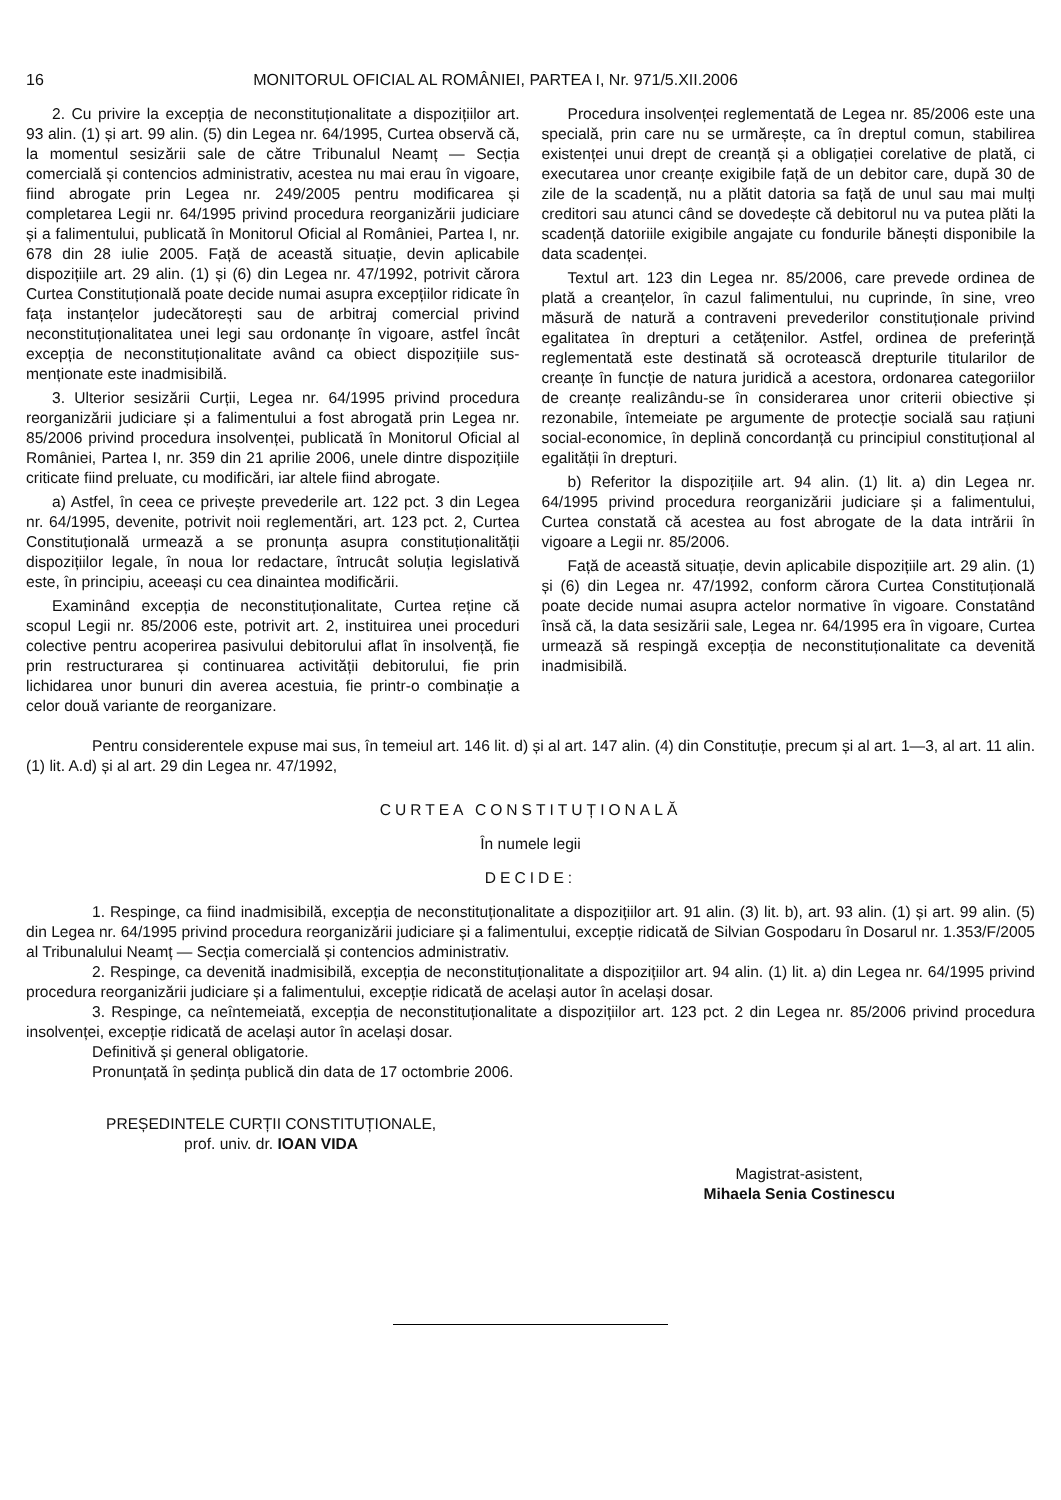16 MONITORUL OFICIAL AL ROMÂNIEI, PARTEA I, Nr. 971/5.XII.2006
2. Cu privire la excepția de neconstituționalitate a dispozițiilor art. 93 alin. (1) și art. 99 alin. (5) din Legea nr. 64/1995, Curtea observă că, la momentul sesizării sale de către Tribunalul Neamț — Secția comercială și contencios administrativ, acestea nu mai erau în vigoare, fiind abrogate prin Legea nr. 249/2005 pentru modificarea și completarea Legii nr. 64/1995 privind procedura reorganizării judiciare și a falimentului, publicată în Monitorul Oficial al României, Partea I, nr. 678 din 28 iulie 2005. Față de această situație, devin aplicabile dispozițiile art. 29 alin. (1) și (6) din Legea nr. 47/1992, potrivit cărora Curtea Constituțională poate decide numai asupra excepțiilor ridicate în fața instanțelor judecătorești sau de arbitraj comercial privind neconstituționalitatea unei legi sau ordonanțe în vigoare, astfel încât excepția de neconstituționalitate având ca obiect dispozițiile sus-menționate este inadmisibilă.
3. Ulterior sesizării Curții, Legea nr. 64/1995 privind procedura reorganizării judiciare și a falimentului a fost abrogată prin Legea nr. 85/2006 privind procedura insolvenței, publicată în Monitorul Oficial al României, Partea I, nr. 359 din 21 aprilie 2006, unele dintre dispozițiile criticate fiind preluate, cu modificări, iar altele fiind abrogate.
a) Astfel, în ceea ce privește prevederile art. 122 pct. 3 din Legea nr. 64/1995, devenite, potrivit noii reglementări, art. 123 pct. 2, Curtea Constituțională urmează a se pronunța asupra constituționalității dispozițiilor legale, în noua lor redactare, întrucât soluția legislativă este, în principiu, aceeași cu cea dinaintea modificării.
Examinând excepția de neconstituționalitate, Curtea reține că scopul Legii nr. 85/2006 este, potrivit art. 2, instituirea unei proceduri colective pentru acoperirea pasivului debitorului aflat în insolvență, fie prin restructurarea și continuarea activității debitorului, fie prin lichidarea unor bunuri din averea acestuia, fie printr-o combinație a celor două variante de reorganizare.
Procedura insolvenței reglementată de Legea nr. 85/2006 este una specială, prin care nu se urmărește, ca în dreptul comun, stabilirea existenței unui drept de creanță și a obligației corelative de plată, ci executarea unor creanțe exigibile față de un debitor care, după 30 de zile de la scadență, nu a plătit datoria sa față de unul sau mai mulți creditori sau atunci când se dovedește că debitorul nu va putea plăti la scadență datoriile exigibile angajate cu fondurile bănești disponibile la data scadenței.
Textul art. 123 din Legea nr. 85/2006, care prevede ordinea de plată a creanțelor, în cazul falimentului, nu cuprinde, în sine, vreo măsură de natură a contraveni prevederilor constituționale privind egalitatea în drepturi a cetățenilor. Astfel, ordinea de preferință reglementată este destinată să ocrotească drepturile titularilor de creanțe în funcție de natura juridică a acestora, ordonarea categoriilor de creanțe realizându-se în considerarea unor criterii obiective și rezonabile, întemeiate pe argumente de protecție socială sau rațiuni social-economice, în deplină concordanță cu principiul constituțional al egalității în drepturi.
b) Referitor la dispozițiile art. 94 alin. (1) lit. a) din Legea nr. 64/1995 privind procedura reorganizării judiciare și a falimentului, Curtea constată că acestea au fost abrogate de la data intrării în vigoare a Legii nr. 85/2006.
Față de această situație, devin aplicabile dispozițiile art. 29 alin. (1) și (6) din Legea nr. 47/1992, conform cărora Curtea Constituțională poate decide numai asupra actelor normative în vigoare. Constatând însă că, la data sesizării sale, Legea nr. 64/1995 era în vigoare, Curtea urmează să respingă excepția de neconstituționalitate ca devenită inadmisibilă.
Pentru considerentele expuse mai sus, în temeiul art. 146 lit. d) și al art. 147 alin. (4) din Constituție, precum și al art. 1—3, al art. 11 alin. (1) lit. A.d) și al art. 29 din Legea nr. 47/1992,
CURTEA CONSTITUȚIONALĂ
În numele legii
DECIDE:
1. Respinge, ca fiind inadmisibilă, excepția de neconstituționalitate a dispozițiilor art. 91 alin. (3) lit. b), art. 93 alin. (1) și art. 99 alin. (5) din Legea nr. 64/1995 privind procedura reorganizării judiciare și a falimentului, excepție ridicată de Silvian Gospodaru în Dosarul nr. 1.353/F/2005 al Tribunalului Neamț — Secția comercială și contencios administrativ.
2. Respinge, ca devenită inadmisibilă, excepția de neconstituționalitate a dispozițiilor art. 94 alin. (1) lit. a) din Legea nr. 64/1995 privind procedura reorganizării judiciare și a falimentului, excepție ridicată de același autor în același dosar.
3. Respinge, ca neîntemeiată, excepția de neconstituționalitate a dispozițiilor art. 123 pct. 2 din Legea nr. 85/2006 privind procedura insolvenței, excepție ridicată de același autor în același dosar.
Definitivă și general obligatorie.
Pronunțată în ședința publică din data de 17 octombrie 2006.
PREȘEDINTELE CURȚII CONSTITUȚIONALE,
prof. univ. dr. IOAN VIDA
Magistrat-asistent,
Mihaela Senia Costinescu